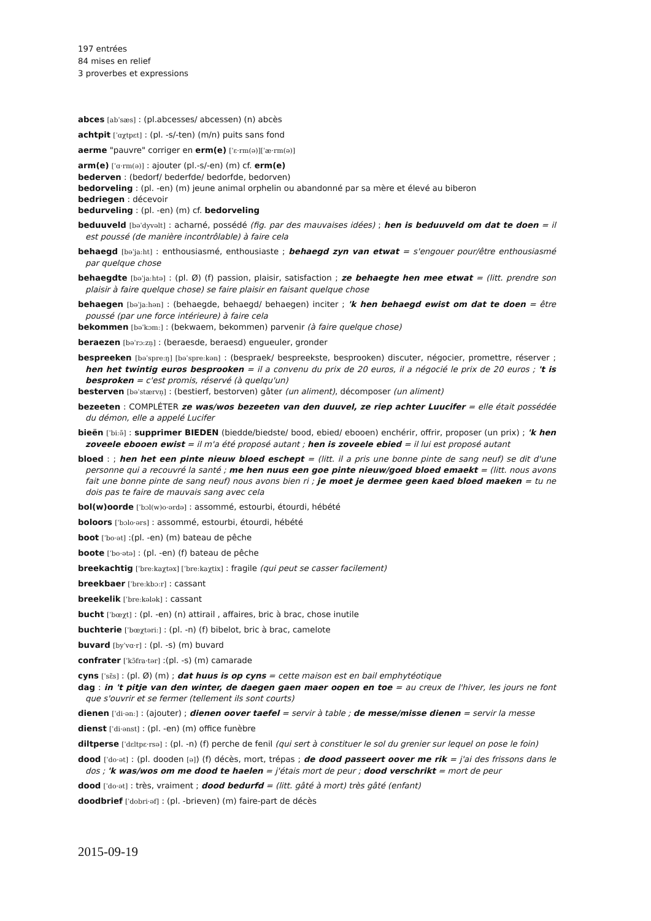197 entrées
84 mises en relief
3 proverbes et expressions
abces [abˈsæs] : (pl.abcesses/ abcessen) (n) abcès
achtpit [ˈɑχtpɛt] : (pl. -s/-ten) (m/n) puits sans fond
aerme "pauvre" corriger en erm(e) [ˈɛ·rm(ə)][ˈæ·rm(ə)]
arm(e) [ˈɑ·rm(ə)] : ajouter (pl.-s/-en) (m) cf. erm(e)
bederven : (bedorf/ bederfde/ bedorfde, bedorven)
bedorveling : (pl. -en) (m) jeune animal orphelin ou abandonné par sa mère et élevé au biberon
bedriegen : décevoir
bedurveling : (pl. -en) (m) cf. bedorveling
beduuveld [bəˈdyvəlt] : acharné, possédé (fig. par des mauvaises idées) ; hen is beduuveld om dat te doen = il est poussé (de manière incontrôlable) à faire cela
behaegd [bəˈjaːht] : enthousiasmé, enthousiaste ; behaegd zyn van etwat = s'engouer pour/être enthousiasmé par quelque chose
behaegdte [bəˈjaːhtə] : (pl. Ø) (f) passion, plaisir, satisfaction ; ze behaegte hen mee etwat = (litt. prendre son plaisir à faire quelque chose) se faire plaisir en faisant quelque chose
behaegen [bəˈjaːhən] : (behaegde, behaegd/ behaegen) inciter ; 'k hen behaegd ewist om dat te doen = être poussé (par une force intérieure) à faire cela
bekommen [bəˈkɔmː] : (bekwaem, bekommen) parvenir (à faire quelque chose)
beraezen [bəˈrɔːzn̩] : (beraesde, beraesd) engueuler, gronder
bespreeken [bəˈspreːŋ] [bəˈspreːkən] : (bespraek/ bespreekste, besprooken) discuter, négocier, promettre, réserver ; hen het twintig euros besprooken = il a convenu du prix de 20 euros, il a négocié le prix de 20 euros ; 't is besproken = c'est promis, réservé (à quelqu'un)
besterven [bəˈstærvn̩] : (bestierf, bestorven) gâter (un aliment), décomposer (un aliment)
bezeeten : COMPLÉTER ze was/wos bezeeten van den duuvel, ze riep achter Luucifer = elle était possédée du démon, elle a appelé Lucifer
bieën [ˈbiːə̃] : supprimer BIEDEN (biedde/biedste/ bood, ebied/ ebooen) enchérir, offrir, proposer (un prix) ; 'k hen zoveele ebooen ewist = il m'a été proposé autant ; hen is zoveele ebied = il lui est proposé autant
bloed : ; hen het een pinte nieuw bloed eschept = (litt. il a pris une bonne pinte de sang neuf) se dit d'une personne qui a recouvré la santé ; me hen nuus een goe pinte nieuw/goed bloed emaekt = (litt. nous avons fait une bonne pinte de sang neuf) nous avons bien ri ; je moet je dermee geen kaed bloed maeken = tu ne dois pas te faire de mauvais sang avec cela
bol(w)oorde [ˈbɔl(w)o·ərdə] : assommé, estourbi, étourdi, hébété
boloors [ˈbɔlo·ərs] : assommé, estourbi, étourdi, hébété
boot [ˈbo·ət] :(pl. -en) (m) bateau de pêche
boote [ˈbo·ətə] : (pl. -en) (f) bateau de pêche
breekachtig [ˈbreːkaχtəx] [ˈbreːkaχtix] : fragile (qui peut se casser facilement)
breekbaer [ˈbreːkbɔːr] : cassant
breekelik [ˈbreːkələk] : cassant
bucht [ˈbœχt] : (pl. -en) (n) attirail , affaires, bric à brac, chose inutile
buchterie [ˈbœχtəriː] : (pl. -n) (f) bibelot, bric à brac, camelote
buvard [byˈvɑ·r] : (pl. -s) (m) buvard
confrater [ˈkɔ̃fra·tər] :(pl. -s) (m) camarade
cyns [ˈsɛ̃s] : (pl. Ø) (m) ; dat huus is op cyns = cette maison est en bail emphytéotique
dag : in 't pitje van den winter, de daegen gaen maer oopen en toe = au creux de l'hiver, les jours ne font que s'ouvrir et se fermer (tellement ils sont courts)
dienen [ˈdi·ənː] : (ajouter) ; dienen oover taefel = servir à table ; de messe/misse dienen = servir la messe
dienst [ˈdi·ənst] : (pl. -en) (m) office funèbre
diltperse [ˈdɛltpɛ·rsə] : (pl. -n) (f) perche de fenil (qui sert à constituer le sol du grenier sur lequel on pose le foin)
dood [ˈdo·ət] : (pl. dooden [ə]) (f) décès, mort, trépas ; de dood passeert oover me rik = j'ai des frissons dans le dos ; 'k was/wos om me dood te haelen = j'étais mort de peur ; dood verschrikt = mort de peur
dood [ˈdo·ət] : très, vraiment ; dood bedurfd = (litt. gâté à mort) très gâté (enfant)
doodbrief [ˈdobri·əf] : (pl. -brieven) (m) faire-part de décès
2015-09-19